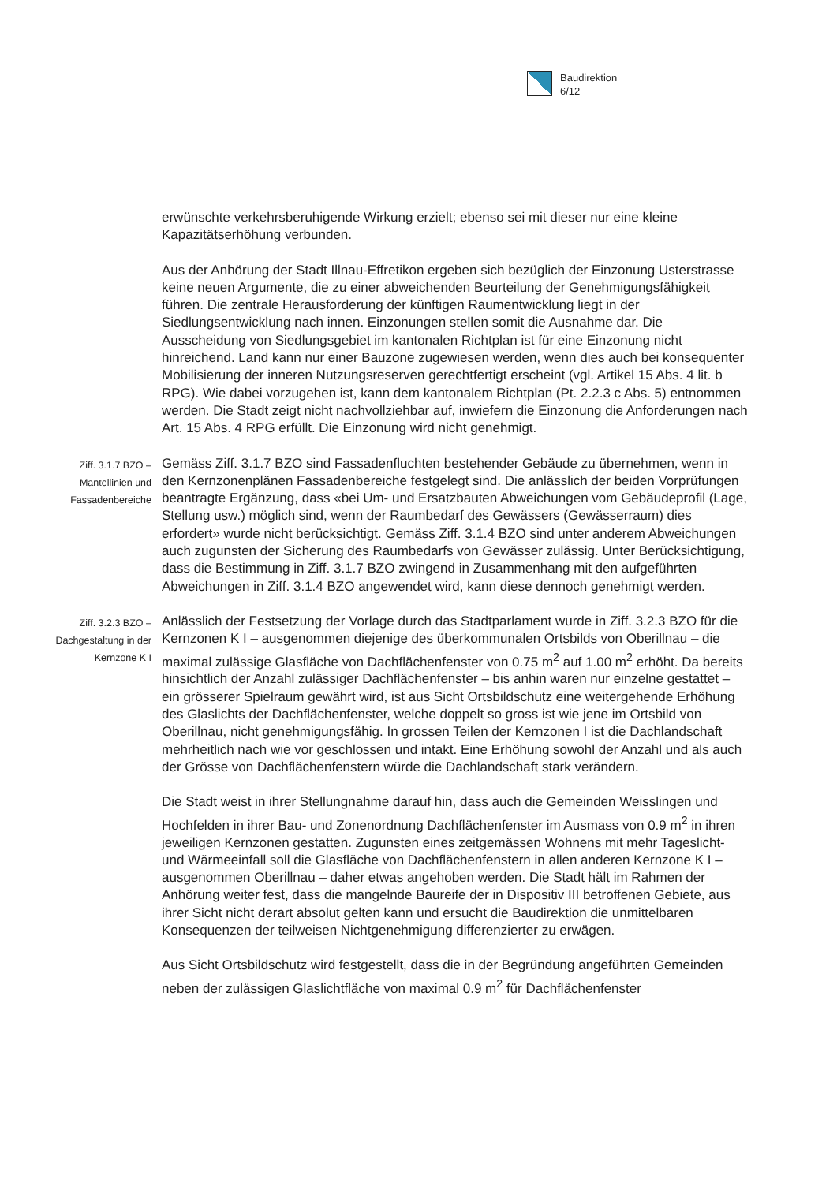Baudirektion
6/12
erwünschte verkehrsberuhigende Wirkung erzielt; ebenso sei mit dieser nur eine kleine Kapazitätserhöhung verbunden.
Aus der Anhörung der Stadt Illnau-Effretikon ergeben sich bezüglich der Einzonung Usterstrasse keine neuen Argumente, die zu einer abweichenden Beurteilung der Genehmigungsfähigkeit führen. Die zentrale Herausforderung der künftigen Raumentwicklung liegt in der Siedlungsentwicklung nach innen. Einzonungen stellen somit die Ausnahme dar. Die Ausscheidung von Siedlungsgebiet im kantonalen Richtplan ist für eine Einzonung nicht hinreichend. Land kann nur einer Bauzone zugewiesen werden, wenn dies auch bei konsequenter Mobilisierung der inneren Nutzungsreserven gerechtfertigt erscheint (vgl. Artikel 15 Abs. 4 lit. b RPG). Wie dabei vorzugehen ist, kann dem kantonalem Richtplan (Pt. 2.2.3 c Abs. 5) entnommen werden. Die Stadt zeigt nicht nachvollziehbar auf, inwiefern die Einzonung die Anforderungen nach Art. 15 Abs. 4 RPG erfüllt. Die Einzonung wird nicht genehmigt.
Ziff. 3.1.7 BZO –
Mantellinien und
Fassadenbereiche
Gemäss Ziff. 3.1.7 BZO sind Fassadenfluchten bestehender Gebäude zu übernehmen, wenn in den Kernzonenplänen Fassadenbereiche festgelegt sind. Die anlässlich der beiden Vorprüfungen beantragte Ergänzung, dass «bei Um- und Ersatzbauten Abweichungen vom Gebäudeprofil (Lage, Stellung usw.) möglich sind, wenn der Raumbedarf des Gewässers (Gewässerraum) dies erfordert» wurde nicht berücksichtigt. Gemäss Ziff. 3.1.4 BZO sind unter anderem Abweichungen auch zugunsten der Sicherung des Raumbedarfs von Gewässer zulässig. Unter Berücksichtigung, dass die Bestimmung in Ziff. 3.1.7 BZO zwingend in Zusammenhang mit den aufgeführten Abweichungen in Ziff. 3.1.4 BZO angewendet wird, kann diese dennoch genehmigt werden.
Ziff. 3.2.3 BZO –
Dachgestaltung in der
Kernzone K I
Anlässlich der Festsetzung der Vorlage durch das Stadtparlament wurde in Ziff. 3.2.3 BZO für die Kernzonen K I – ausgenommen diejenige des überkommunalen Ortsbilds von Oberillnau – die maximal zulässige Glasfläche von Dachflächenfenster von 0.75 m<sup>2</sup> auf 1.00 m<sup>2</sup> erhöht. Da bereits hinsichtlich der Anzahl zulässiger Dachflächenfenster – bis anhin waren nur einzelne gestattet – ein grösserer Spielraum gewährt wird, ist aus Sicht Ortsbildschutz eine weitergehende Erhöhung des Glaslichts der Dachflächenfenster, welche doppelt so gross ist wie jene im Ortsbild von Oberillnau, nicht genehmigungsfähig. In grossen Teilen der Kernzonen I ist die Dachlandschaft mehrheitlich nach wie vor geschlossen und intakt. Eine Erhöhung sowohl der Anzahl und als auch der Grösse von Dachflächenfenstern würde die Dachlandschaft stark verändern.
Die Stadt weist in ihrer Stellungnahme darauf hin, dass auch die Gemeinden Weisslingen und Hochfelden in ihrer Bau- und Zonenordnung Dachflächenfenster im Ausmass von 0.9 m<sup>2</sup> in ihren jeweiligen Kernzonen gestatten. Zugunsten eines zeitgemässen Wohnens mit mehr Tageslicht- und Wärmeeinfall soll die Glasfläche von Dachflächenfenstern in allen anderen Kernzone K I – ausgenommen Oberillnau – daher etwas angehoben werden. Die Stadt hält im Rahmen der Anhörung weiter fest, dass die mangelnde Baureife der in Dispositiv III betroffenen Gebiete, aus ihrer Sicht nicht derart absolut gelten kann und ersucht die Baudirektion die unmittelbaren Konsequenzen der teilweisen Nichtgenehmigung differenzierter zu erwägen.
Aus Sicht Ortsbildschutz wird festgestellt, dass die in der Begründung angeführten Gemeinden neben der zulässigen Glaslichtfläche von maximal 0.9 m<sup>2</sup> für Dachflächenfenster